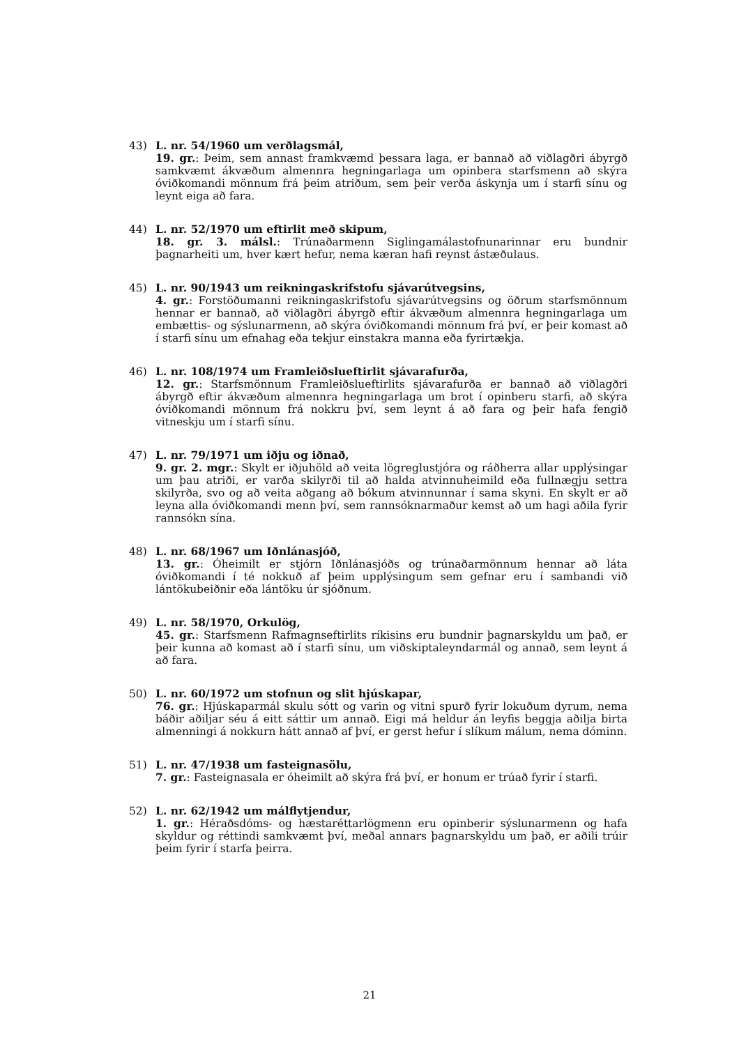43) L. nr. 54/1960 um verðlagsmál,
19. gr.: Þeim, sem annast framkvæmd þessara laga, er bannað að viðlagðri ábyrgð samkvæmt ákvæðum almennra hegningarlaga um opinbera starfsmenn að skýra óviðkomandi mönnum frá þeim atriðum, sem þeir verða áskynja um í starfi sínu og leynt eiga að fara.
44) L. nr. 52/1970 um eftirlit með skipum,
18. gr. 3. málsl.: Trúnaðarmenn Siglingamálastofnunarinnar eru bundnir þagnarheiti um, hver kært hefur, nema kæran hafi reynst ástæðulaus.
45) L. nr. 90/1943 um reikningaskrifstofu sjávarútvegsins,
4. gr.: Forstöðumanni reikningaskrifstofu sjávarútvegsins og öðrum starfsmönnum hennar er bannað, að viðlagðri ábyrgð eftir ákvæðum almennra hegningarlaga um embættis- og sýslunarmenn, að skýra óviðkomandi mönnum frá því, er þeir komast að í starfi sínu um efnahag eða tekjur einstakra manna eða fyrirtækja.
46) L. nr. 108/1974 um Framleiðslueftirlit sjávarafurða,
12. gr.: Starfsmönnum Framleiðslueftirlits sjávarafurða er bannað að viðlagðri ábyrgð eftir ákvæðum almennra hegningarlaga um brot í opinberu starfi, að skýra óviðkomandi mönnum frá nokkru því, sem leynt á að fara og þeir hafa fengið vitneskju um í starfi sínu.
47) L. nr. 79/1971 um iðju og iðnað,
9. gr. 2. mgr.: Skylt er iðjuhöld að veita lögreglustjóra og ráðherra allar upplýsingar um þau atriði, er varða skilyrði til að halda atvinnuheimild eða fullnægju settra skilyrða, svo og að veita aðgang að bókum atvinnunnar í sama skyni. En skylt er að leyna alla óviðkomandi menn því, sem rannsóknarmaður kemst að um hagi aðila fyrir rannsókn sína.
48) L. nr. 68/1967 um Iðnlánasjóð,
13. gr.: Óheimilt er stjórn Iðnlánasjóðs og trúnaðarmönnum hennar að láta óviðkomandi í té nokkuð af þeim upplýsingum sem gefnar eru í sambandi við lántökubeiðnir eða lántöku úr sjóðnum.
49) L. nr. 58/1970, Orkulög,
45. gr.: Starfsmenn Rafmagnseftirlits ríkisins eru bundnir þagnarskyldu um það, er þeir kunna að komast að í starfi sínu, um viðskiptaleyndarmál og annað, sem leynt á að fara.
50) L. nr. 60/1972 um stofnun og slit hjúskapar,
76. gr.: Hjúskaparmál skulu sótt og varin og vitni spurð fyrir lokuðum dyrum, nema báðir aðiljar séu á eitt sáttir um annað. Eigi má heldur án leyfis beggja aðilja birta almenningi á nokkurn hátt annað af því, er gerst hefur í slíkum málum, nema dóminn.
51) L. nr. 47/1938 um fasteignasölu,
7. gr.: Fasteignasala er óheimilt að skýra frá því, er honum er trúað fyrir í starfi.
52) L. nr. 62/1942 um málflytjendur,
1. gr.: Héraðsdóms- og hæstaréttarlögmenn eru opinberir sýslunarmenn og hafa skyldur og réttindi samkvæmt því, meðal annars þagnarskyldu um það, er aðili trúir þeim fyrir í starfa þeirra.
21